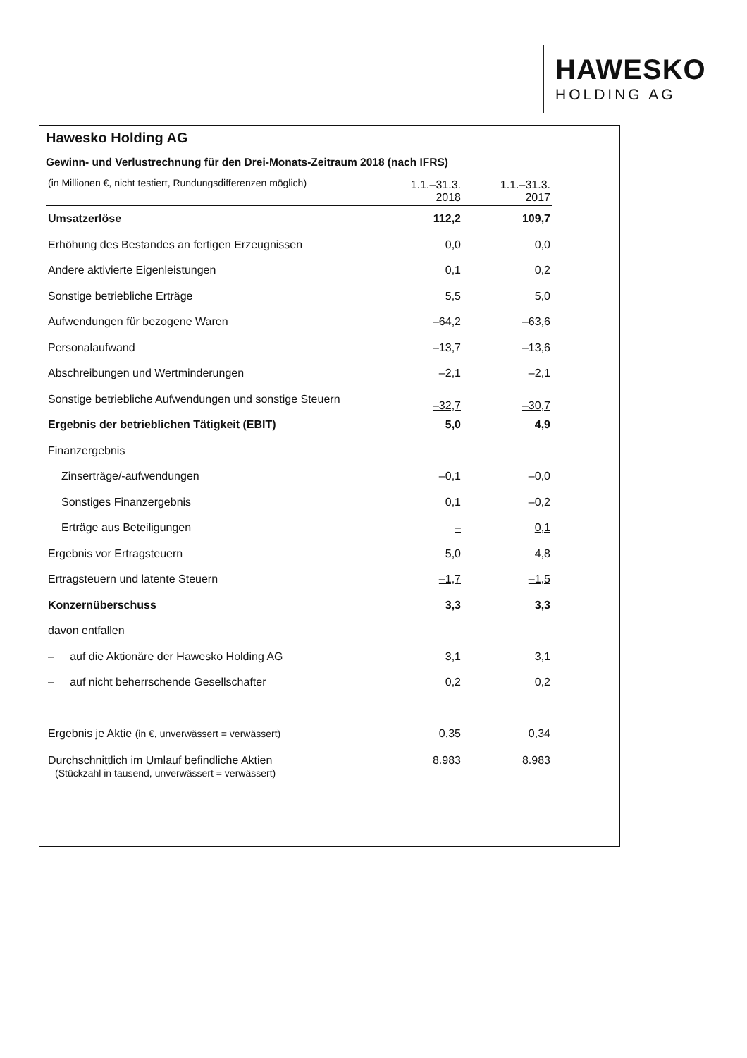HAWESKO
HOLDING AG
Hawesko Holding AG
Gewinn- und Verlustrechnung für den Drei-Monats-Zeitraum 2018 (nach IFRS)
| (in Millionen €, nicht testiert, Rundungsdifferenzen möglich) | 1.1.–31.3. 2018 | 1.1.–31.3. 2017 |
| Umsatzerlöse | 112,2 | 109,7 |
| Erhöhung des Bestandes an fertigen Erzeugnissen | 0,0 | 0,0 |
| Andere aktivierte Eigenleistungen | 0,1 | 0,2 |
| Sonstige betriebliche Erträge | 5,5 | 5,0 |
| Aufwendungen für bezogene Waren | –64,2 | –63,6 |
| Personalaufwand | –13,7 | –13,6 |
| Abschreibungen und Wertminderungen | –2,1 | –2,1 |
| Sonstige betriebliche Aufwendungen und sonstige Steuern | –32,7 | –30,7 |
| Ergebnis der betrieblichen Tätigkeit (EBIT) | 5,0 | 4,9 |
| Finanzergebnis | | |
| Zinserträge/-aufwendungen | –0,1 | –0,0 |
| Sonstiges Finanzergebnis | 0,1 | –0,2 |
| Erträge aus Beteiligungen | – | 0,1 |
| Ergebnis vor Ertragsteuern | 5,0 | 4,8 |
| Ertragsteuern und latente Steuern | –1,7 | –1,5 |
| Konzernüberschuss | 3,3 | 3,3 |
| davon entfallen | | |
| – auf die Aktionäre der Hawesko Holding AG | 3,1 | 3,1 |
| – auf nicht beherrschende Gesellschafter | 0,2 | 0,2 |
| Ergebnis je Aktie (in €, unverwässert = verwässert) | 0,35 | 0,34 |
| Durchschnittlich im Umlauf befindliche Aktien (Stückzahl in tausend, unverwässert = verwässert) | 8.983 | 8.983 |